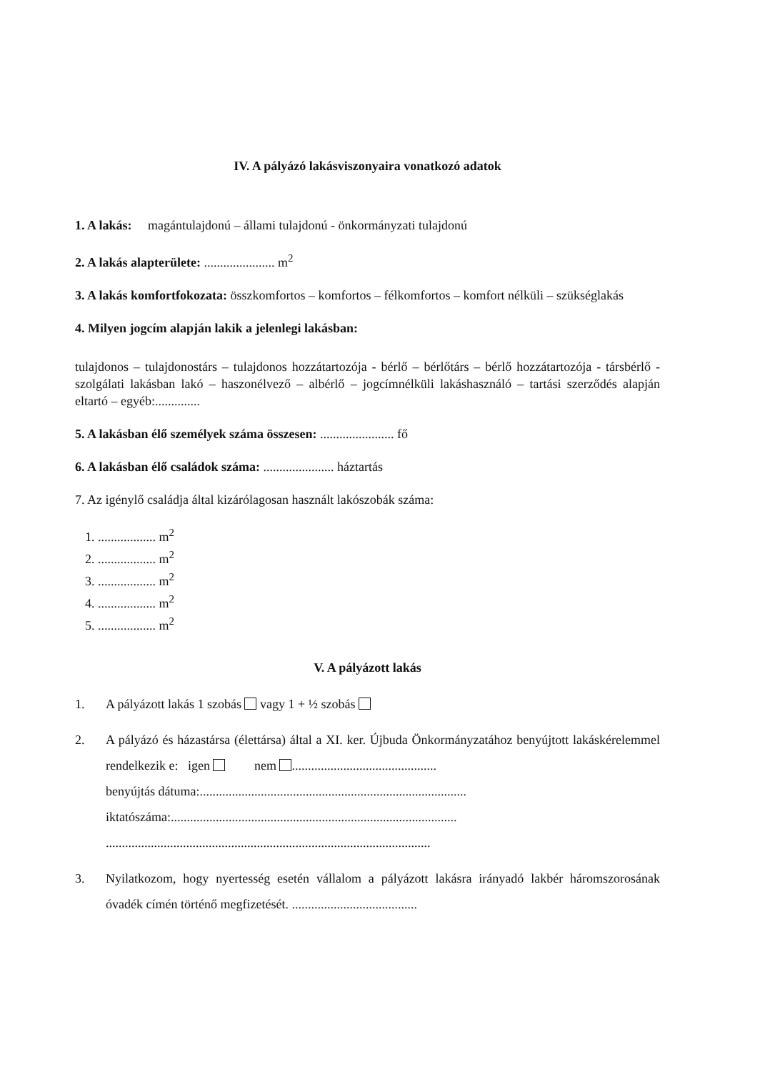IV. A pályázó lakásviszonyaira vonatkozó adatok
1. A lakás: magántulajdonú – állami tulajdonú - önkormányzati tulajdonú
2. A lakás alapterülete: ...................... m<sup>2</sup>
3. A lakás komfortfokozata: összkomfortos – komfortos – félkomfortos – komfort nélküli – szükséglakás
4. Milyen jogcím alapján lakik a jelenlegi lakásban:
tulajdonos – tulajdonostárs – tulajdonos hozzátartozója - bérlő – bérlőtárs – bérlő hozzátartozója - társbérlő - szolgálati lakásban lakó – haszonélvező – albérlő – jogcímnélküli lakáshasználó – tartási szerződés alapján eltartó – egyéb:..............
5. A lakásban élő személyek száma összesen: ....................... fő
6. A lakásban élő családok száma: ...................... háztartás
7. Az igénylő családja által kizárólagosan használt lakószobák száma:
1. .................. m<sup>2</sup>
2. .................. m<sup>2</sup>
3. .................. m<sup>2</sup>
4. .................. m<sup>2</sup>
5. .................. m<sup>2</sup>
V. A pályázott lakás
1. A pályázott lakás 1 szobás vagy 1 + ½ szobás
2. A pályázó és házastársa (élettársa) által a XI. ker. Újbuda Önkormányzatához benyújtott lakáskérelemmel rendelkezik e: igen nem .............................................
benyújtás dátuma:...................................................................................
iktatószáma:.........................................................................................
.....................................................................................................
3. Nyilatkozom, hogy nyertesség esetén vállalom a pályázott lakásra irányadó lakbér háromszorosának óvadék címén történő megfizetését. .......................................